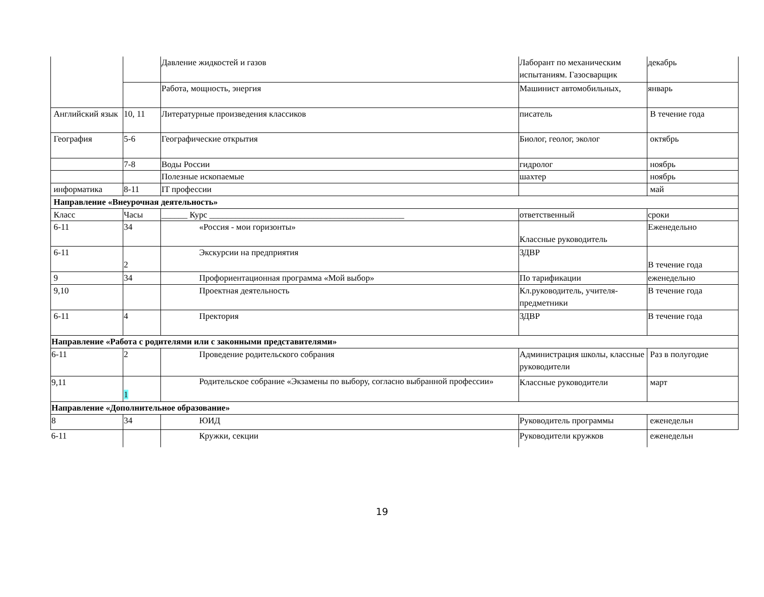| | | Давление жидкостей и газов | Лаборант по механическим испытаниям. Газосварщик | декабрь |
| | | Работа, мощность, энергия | Машинист автомобильных, | январь |
| Английский язык | 10, 11 | Литературные произведения классиков | писатель | В течение года |
| География | 5-6 | Географические открытия | Биолог, геолог, эколог | октябрь |
| | 7-8 | Воды России | гидролог | ноябрь |
| | | Полезные ископаемые | шахтер | ноябрь |
| информатика | 8-11 | IT профессии | | май |
| Направление «Внеурочная деятельность» | | | | |
| Класс | Часы | ______ Курс _____________________________________________ | ответственный | сроки |
| 6-11 | 34 | «Россия - мои горизонты» | Классные руководитель | Еженедельно |
| 6-11 | 2 | Экскурсии на предприятия | ЗДВР | В течение года |
| 9 | 34 | Профориентационная программа «Мой выбор» | По тарификации | еженедельно |
| 9,10 | | Проектная деятельность | Кл.руководитель, учителя-предметники | В течение года |
| 6-11 | 4 | Пректория | ЗДВР | В течение года |
| Направление «Работа с родителями или с законными представителями» | | | | |
| 6-11 | 2 | Проведение родительского собрания | Администрация школы, классные руководители | Раз в полугодие |
| 9,11 | 1 | Родительское собрание «Экзамены по выбору, согласно выбранной профессии» | Классные руководители | март |
| Направление «Дополнительное образование» | | | | |
| 8 | 34 | ЮИД | Руководитель программы | еженедельн |
| 6-11 | | Кружки, секции | Руководители кружков | еженедельн |
19